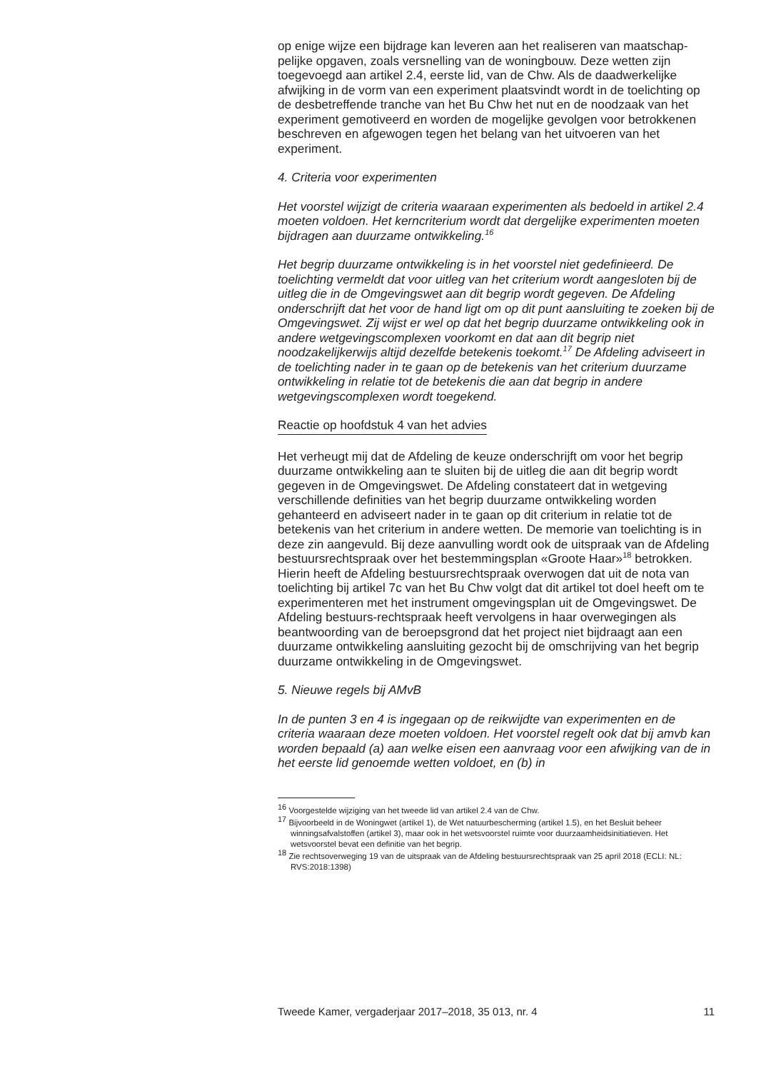op enige wijze een bijdrage kan leveren aan het realiseren van maatschap-pelijke opgaven, zoals versnelling van de woningbouw. Deze wetten zijn toegevoegd aan artikel 2.4, eerste lid, van de Chw. Als de daadwerkelijke afwijking in de vorm van een experiment plaatsvindt wordt in de toelichting op de desbetreffende tranche van het Bu Chw het nut en de noodzaak van het experiment gemotiveerd en worden de mogelijke gevolgen voor betrokkenen beschreven en afgewogen tegen het belang van het uitvoeren van het experiment.
4. Criteria voor experimenten
Het voorstel wijzigt de criteria waaraan experimenten als bedoeld in artikel 2.4 moeten voldoen. Het kerncriterium wordt dat dergelijke experimenten moeten bijdragen aan duurzame ontwikkeling.<sup>16</sup>
Het begrip duurzame ontwikkeling is in het voorstel niet gedefinieerd. De toelichting vermeldt dat voor uitleg van het criterium wordt aangesloten bij de uitleg die in de Omgevingswet aan dit begrip wordt gegeven. De Afdeling onderschrijft dat het voor de hand ligt om op dit punt aansluiting te zoeken bij de Omgevingswet. Zij wijst er wel op dat het begrip duurzame ontwikkeling ook in andere wetgevingscomplexen voorkomt en dat aan dit begrip niet noodzakelijkerwijs altijd dezelfde betekenis toekomt.<sup>17</sup> De Afdeling adviseert in de toelichting nader in te gaan op de betekenis van het criterium duurzame ontwikkeling in relatie tot de betekenis die aan dat begrip in andere wetgevingscomplexen wordt toegekend.
Reactie op hoofdstuk 4 van het advies
Het verheugt mij dat de Afdeling de keuze onderschrijft om voor het begrip duurzame ontwikkeling aan te sluiten bij de uitleg die aan dit begrip wordt gegeven in de Omgevingswet. De Afdeling constateert dat in wetgeving verschillende definities van het begrip duurzame ontwikkeling worden gehanteerd en adviseert nader in te gaan op dit criterium in relatie tot de betekenis van het criterium in andere wetten. De memorie van toelichting is in deze zin aangevuld. Bij deze aanvulling wordt ook de uitspraak van de Afdeling bestuursrechtspraak over het bestemmingsplan «Groote Haar»<sup>18</sup> betrokken. Hierin heeft de Afdeling bestuursrechtspraak overwogen dat uit de nota van toelichting bij artikel 7c van het Bu Chw volgt dat dit artikel tot doel heeft om te experimenteren met het instrument omgevingsplan uit de Omgevingswet. De Afdeling bestuurs-rechtspraak heeft vervolgens in haar overwegingen als beantwoording van de beroepsgrond dat het project niet bijdraagt aan een duurzame ontwikkeling aansluiting gezocht bij de omschrijving van het begrip duurzame ontwikkeling in de Omgevingswet.
5. Nieuwe regels bij AMvB
In de punten 3 en 4 is ingegaan op de reikwijdte van experimenten en de criteria waaraan deze moeten voldoen. Het voorstel regelt ook dat bij amvb kan worden bepaald (a) aan welke eisen een aanvraag voor een afwijking van de in het eerste lid genoemde wetten voldoet, en (b) in
<sup>16</sup> Voorgestelde wijziging van het tweede lid van artikel 2.4 van de Chw.
<sup>17</sup> Bijvoorbeeld in de Woningwet (artikel 1), de Wet natuurbescherming (artikel 1.5), en het Besluit beheer winningsafvalstoffen (artikel 3), maar ook in het wetsvoorstel ruimte voor duurzaamheidsinitiatieven. Het wetsvoorstel bevat een definitie van het begrip.
<sup>18</sup> Zie rechtsoverweging 19 van de uitspraak van de Afdeling bestuursrechtspraak van 25 april 2018 (ECLI: NL: RVS:2018:1398)
Tweede Kamer, vergaderjaar 2017–2018, 35 013, nr. 4 11